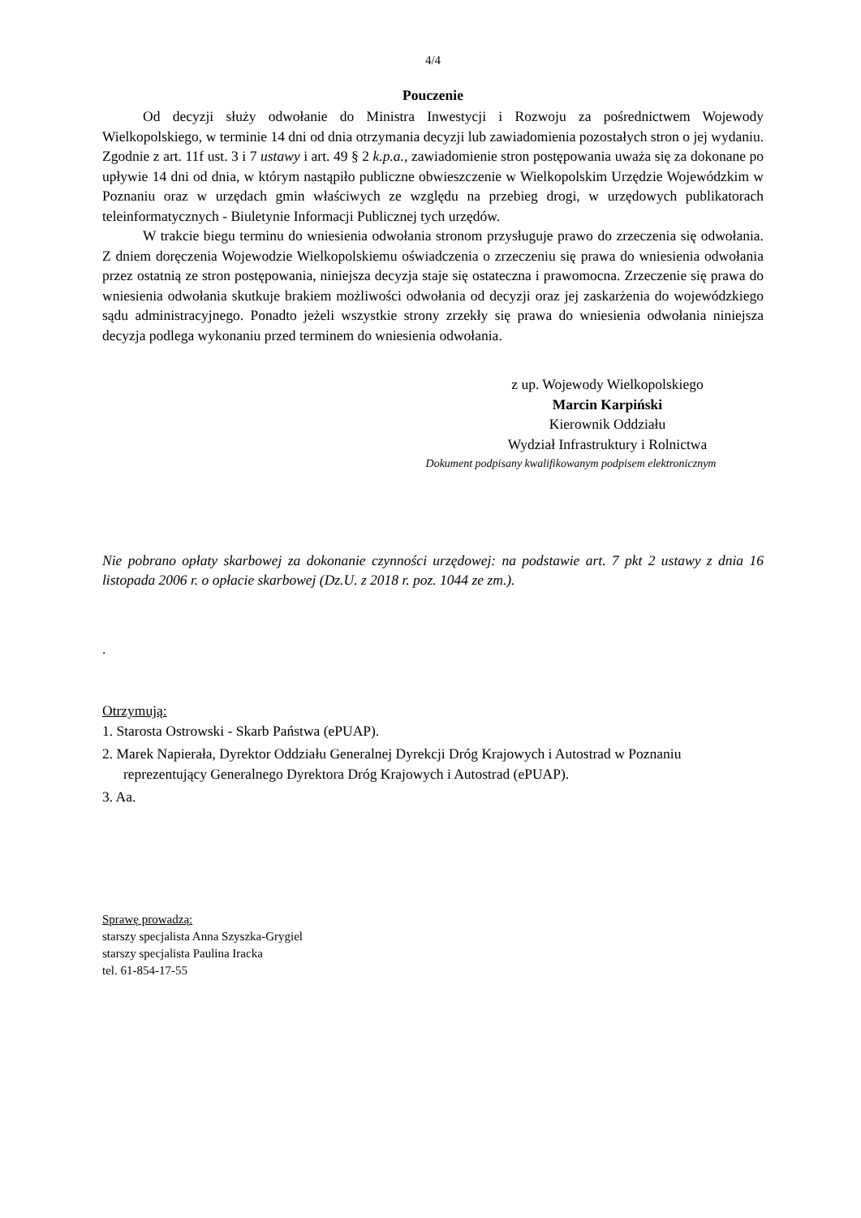4/4
Pouczenie
Od decyzji służy odwołanie do Ministra Inwestycji i Rozwoju za pośrednictwem Wojewody Wielkopolskiego, w terminie 14 dni od dnia otrzymania decyzji lub zawiadomienia pozostałych stron o jej wydaniu. Zgodnie z art. 11f ust. 3 i 7 ustawy i art. 49 § 2 k.p.a., zawiadomienie stron postępowania uważa się za dokonane po upływie 14 dni od dnia, w którym nastąpiło publiczne obwieszczenie w Wielkopolskim Urzędzie Wojewódzkim w Poznaniu oraz w urzędach gmin właściwych ze względu na przebieg drogi, w urzędowych publikatorach teleinformatycznych - Biuletynie Informacji Publicznej tych urzędów.
W trakcie biegu terminu do wniesienia odwołania stronom przysługuje prawo do zrzeczenia się odwołania. Z dniem doręczenia Wojewodzie Wielkopolskiemu oświadczenia o zrzeczeniu się prawa do wniesienia odwołania przez ostatnią ze stron postępowania, niniejsza decyzja staje się ostateczna i prawomocna. Zrzeczenie się prawa do wniesienia odwołania skutkuje brakiem możliwości odwołania od decyzji oraz jej zaskarżenia do wojewódzkiego sądu administracyjnego. Ponadto jeżeli wszystkie strony zrzekły się prawa do wniesienia odwołania niniejsza decyzja podlega wykonaniu przed terminem do wniesienia odwołania.
z up. Wojewody Wielkopolskiego
Marcin Karpiński
Kierownik Oddziału
Wydział Infrastruktury i Rolnictwa
Dokument podpisany kwalifikowanym podpisem elektronicznym
Nie pobrano opłaty skarbowej za dokonanie czynności urzędowej: na podstawie art. 7 pkt 2 ustawy z dnia 16 listopada 2006 r. o opłacie skarbowej (Dz.U. z 2018 r. poz. 1044 ze zm.).
.
Otrzymują:
1. Starosta Ostrowski - Skarb Państwa (ePUAP).
2. Marek Napierała, Dyrektor Oddziału Generalnej Dyrekcji Dróg Krajowych i Autostrad w Poznaniu
reprezentujący Generalnego Dyrektora Dróg Krajowych i Autostrad (ePUAP).
3. Aa.
Sprawę prowadzą:
starszy specjalista Anna Szyszka-Grygiel
starszy specjalista Paulina Iracka
tel. 61-854-17-55